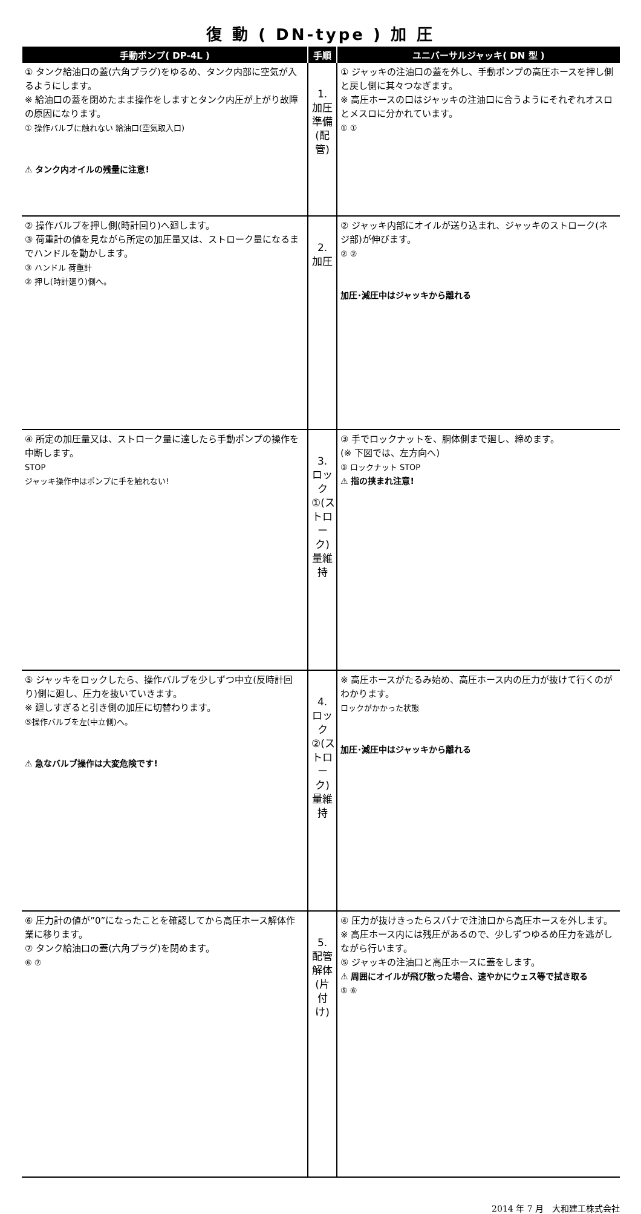復 動 ( DN-type ) 加 圧
| 手動ポンプ( DP-4L ) | 手順 | ユニバーサルジャッキ( DN 型 ) |
| --- | --- | --- |
| ① タンク給油口の蓋(六角プラグ)をゆるめ、タンク内部に空気が入るようにします。 ※ 給油口の蓋を閉めたまま操作をしますとタンク内圧が上がり故障の原因になります。 ① 操作バルブに触れない 給油口(空気取入口) ⚠ タンク内オイルの残量に注意! | 1. 加圧準備(配管) | ① ジャッキの注油口の蓋を外し、手動ポンプの高圧ホースを押し側と戻し側に其々つなぎます。 ※ 高圧ホースの口はジャッキの注油口に合うようにそれぞれオスロとメスロに分かれています。 ① ① |
| ② 操作バルブを押し側(時計回り)へ廻します。 ③ 荷重計の値を見ながら所定の加圧量又は、ストローク量になるまでハンドルを動かします。 ③ ハンドル 荷重計 ② 押し(時計廻り)側へ。 | 2. 加圧 | ② ジャッキ内部にオイルが送り込まれ、ジャッキのストローク(ネジ部)が伸びます。 ② ② 加圧･減圧中はジャッキから離れる |
| ④ 所定の加圧量又は、ストローク量に達したら手動ポンプの操作を中断します。 STOP ジャッキ操作中はポンプに手を触れない! | 3. ロック①(ストローク)量維持 | ③ 手でロックナットを、胴体側まで廻し、締めます。 (※ 下図では、左方向へ) ③ ロックナット STOP ⚠ 指の挟まれ注意! |
| ⑤ ジャッキをロックしたら、操作バルブを少しずつ中立(反時計回り)側に廻し、圧力を抜いていきます。 ※ 廻しすぎると引き側の加圧に切替わります。 ⑤操作バルブを左(中立側)へ。 ⚠ 急なバルブ操作は大変危険です! | 4. ロック②(ストローク)量維持 | ※ 高圧ホースがたるみ始め、高圧ホース内の圧力が抜けて行くのがわかります。 ロックがかかった状態 加圧･減圧中はジャッキから離れる |
| ⑥ 圧力計の値が”0”になったことを確認してから高圧ホース解体作業に移ります。 ⑦ タンク給油口の蓋(六角プラグ)を閉めます。 ⑥ ⑦ | 5. 配管解体(片付け) | ④ 圧力が抜けきったらスパナで注油口から高圧ホースを外します。 ※ 高圧ホース内には残圧があるので、少しずつゆるめ圧力を逃がしながら行います。 ⑤ ジャッキの注油口と高圧ホースに蓋をします。 ⚠ 周囲にオイルが飛び散った場合、速やかにウェス等で拭き取る ⑤ ⑥ |
2014 年 7 月　大和建工株式会社